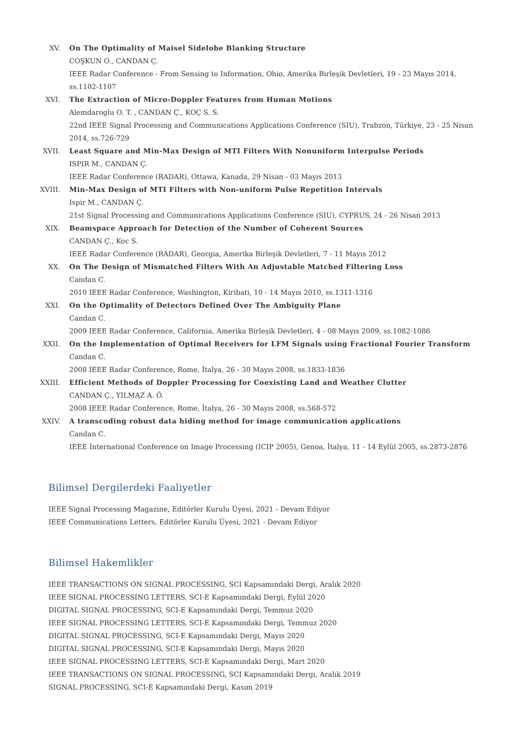XV. On The Optimality of Maisel Sidelobe Blanking Structure
COŞKUN O., CANDAN Ç.
IEEE Radar Conference - From Sensing to Information, Ohio, Amerika Birleşik Devletleri, 19 - 23 Mayıs 2014, ss.1102-1107
XVI. The Extraction of Micro-Doppler Features from Human Motions
Alemdaroglu O. T. , CANDAN Ç., KOÇ S. S.
22nd IEEE Signal Processing and Communications Applications Conference (SIU), Trabzon, Türkiye, 23 - 25 Nisan 2014, ss.726-729
XVII. Least Square and Min-Max Design of MTI Filters With Nonuniform Interpulse Periods
ISPIR M., CANDAN Ç.
IEEE Radar Conference (RADAR), Ottawa, Kanada, 29 Nisan - 03 Mayıs 2013
XVIII.
Min-Max Design of MTI Filters with Non-uniform Pulse Repetition Intervals
Ispir M., CANDAN Ç.
21st Signal Processing and Communications Applications Conference (SIU), CYPRUS, 24 - 26 Nisan 2013
XIX. Beamspace Approach for Detection of the Number of Coherent Sources
CANDAN Ç., Koc S.
IEEE Radar Conference (RADAR), Georgia, Amerika Birleşik Devletleri, 7 - 11 Mayıs 2012
XX. On The Design of Mismatched Filters With An Adjustable Matched Filtering Loss
Candan C.
2010 IEEE Radar Conference, Washington, Kiribati, 10 - 14 Mayıs 2010, ss.1311-1316
XXI. On the Optimality of Detectors Defined Over The Ambiguity Plane
Candan C.
2009 IEEE Radar Conference, California, Amerika Birleşik Devletleri, 4 - 08 Mayıs 2009, ss.1082-1086
XXII. On the Implementation of Optimal Receivers for LFM Signals using Fractional Fourier Transform
Candan C.
2008 IEEE Radar Conference, Rome, İtalya, 26 - 30 Mayıs 2008, ss.1833-1836
XXIII.
Efficient Methods of Doppler Processing for Coexisting Land and Weather Clutter
CANDAN Ç., YILMAZ A. Ö.
2008 IEEE Radar Conference, Rome, İtalya, 26 - 30 Mayıs 2008, ss.568-572
XXIV. A transcoding robust data hiding method for image communication applications
Candan C.
IEEE International Conference on Image Processing (ICIP 2005), Genoa, İtalya, 11 - 14 Eylül 2005, ss.2873-2876
Bilimsel Dergilerdeki Faaliyetler
IEEE Signal Processing Magazine, Editörler Kurulu Üyesi, 2021 - Devam Ediyor
IEEE Communications Letters, Editörler Kurulu Üyesi, 2021 - Devam Ediyor
Bilimsel Hakemlikler
IEEE TRANSACTIONS ON SIGNAL PROCESSING, SCI Kapsamındaki Dergi, Aralık 2020
IEEE SIGNAL PROCESSING LETTERS, SCI-E Kapsamındaki Dergi, Eylül 2020
DIGITAL SIGNAL PROCESSING, SCI-E Kapsamındaki Dergi, Temmuz 2020
IEEE SIGNAL PROCESSING LETTERS, SCI-E Kapsamındaki Dergi, Temmuz 2020
DIGITAL SIGNAL PROCESSING, SCI-E Kapsamındaki Dergi, Mayıs 2020
DIGITAL SIGNAL PROCESSING, SCI-E Kapsamındaki Dergi, Mayıs 2020
IEEE SIGNAL PROCESSING LETTERS, SCI-E Kapsamındaki Dergi, Mart 2020
IEEE TRANSACTIONS ON SIGNAL PROCESSING, SCI Kapsamındaki Dergi, Aralık 2019
SIGNAL PROCESSING, SCI-E Kapsamındaki Dergi, Kasım 2019